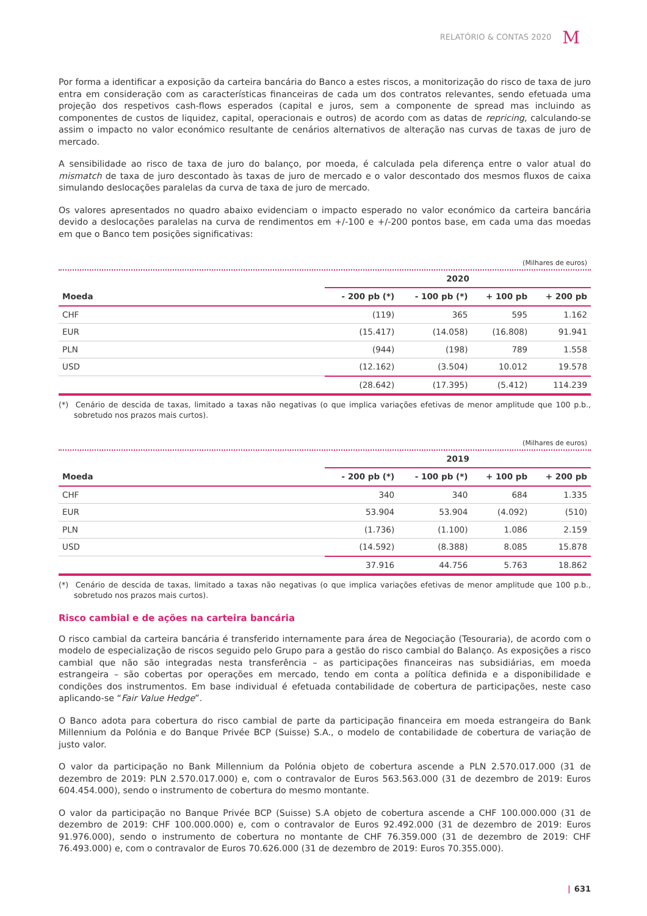RELATÓRIO & CONTAS 2020 M
Por forma a identificar a exposição da carteira bancária do Banco a estes riscos, a monitorização do risco de taxa de juro entra em consideração com as características financeiras de cada um dos contratos relevantes, sendo efetuada uma projeção dos respetivos cash-flows esperados (capital e juros, sem a componente de spread mas incluindo as componentes de custos de liquidez, capital, operacionais e outros) de acordo com as datas de repricing, calculando-se assim o impacto no valor económico resultante de cenários alternativos de alteração nas curvas de taxas de juro de mercado.
A sensibilidade ao risco de taxa de juro do balanço, por moeda, é calculada pela diferença entre o valor atual do mismatch de taxa de juro descontado às taxas de juro de mercado e o valor descontado dos mesmos fluxos de caixa simulando deslocações paralelas da curva de taxa de juro de mercado.
Os valores apresentados no quadro abaixo evidenciam o impacto esperado no valor económico da carteira bancária devido a deslocações paralelas na curva de rendimentos em +/-100 e +/-200 pontos base, em cada uma das moedas em que o Banco tem posições significativas:
(Milhares de euros)
| | 2020 | | | |
| --- | --- | --- | --- | --- |
| Moeda | - 200 pb (*) | - 100 pb (*) | + 100 pb | + 200 pb |
| CHF | (119) | 365 | 595 | 1.162 |
| EUR | (15.417) | (14.058) | (16.808) | 91.941 |
| PLN | (944) | (198) | 789 | 1.558 |
| USD | (12.162) | (3.504) | 10.012 | 19.578 |
| | (28.642) | (17.395) | (5.412) | 114.239 |
(*) Cenário de descida de taxas, limitado a taxas não negativas (o que implica variações efetivas de menor amplitude que 100 p.b., sobretudo nos prazos mais curtos).
(Milhares de euros)
| | 2019 | | | |
| --- | --- | --- | --- | --- |
| Moeda | - 200 pb (*) | - 100 pb (*) | + 100 pb | + 200 pb |
| CHF | 340 | 340 | 684 | 1.335 |
| EUR | 53.904 | 53.904 | (4.092) | (510) |
| PLN | (1.736) | (1.100) | 1.086 | 2.159 |
| USD | (14.592) | (8.388) | 8.085 | 15.878 |
| | 37.916 | 44.756 | 5.763 | 18.862 |
(*) Cenário de descida de taxas, limitado a taxas não negativas (o que implica variações efetivas de menor amplitude que 100 p.b., sobretudo nos prazos mais curtos).
Risco cambial e de ações na carteira bancária
O risco cambial da carteira bancária é transferido internamente para área de Negociação (Tesouraria), de acordo com o modelo de especialização de riscos seguido pelo Grupo para a gestão do risco cambial do Balanço. As exposições a risco cambial que não são integradas nesta transferência – as participações financeiras nas subsidiárias, em moeda estrangeira – são cobertas por operações em mercado, tendo em conta a política definida e a disponibilidade e condições dos instrumentos. Em base individual é efetuada contabilidade de cobertura de participações, neste caso aplicando-se “Fair Value Hedge”.
O Banco adota para cobertura do risco cambial de parte da participação financeira em moeda estrangeira do Bank Millennium da Polónia e do Banque Privée BCP (Suisse) S.A., o modelo de contabilidade de cobertura de variação de justo valor.
O valor da participação no Bank Millennium da Polónia objeto de cobertura ascende a PLN 2.570.017.000 (31 de dezembro de 2019: PLN 2.570.017.000) e, com o contravalor de Euros 563.563.000 (31 de dezembro de 2019: Euros 604.454.000), sendo o instrumento de cobertura do mesmo montante.
O valor da participação no Banque Privée BCP (Suisse) S.A objeto de cobertura ascende a CHF 100.000.000 (31 de dezembro de 2019: CHF 100.000.000) e, com o contravalor de Euros 92.492.000 (31 de dezembro de 2019: Euros 91.976.000), sendo o instrumento de cobertura no montante de CHF 76.359.000 (31 de dezembro de 2019: CHF 76.493.000) e, com o contravalor de Euros 70.626.000 (31 de dezembro de 2019: Euros 70.355.000).
| 631